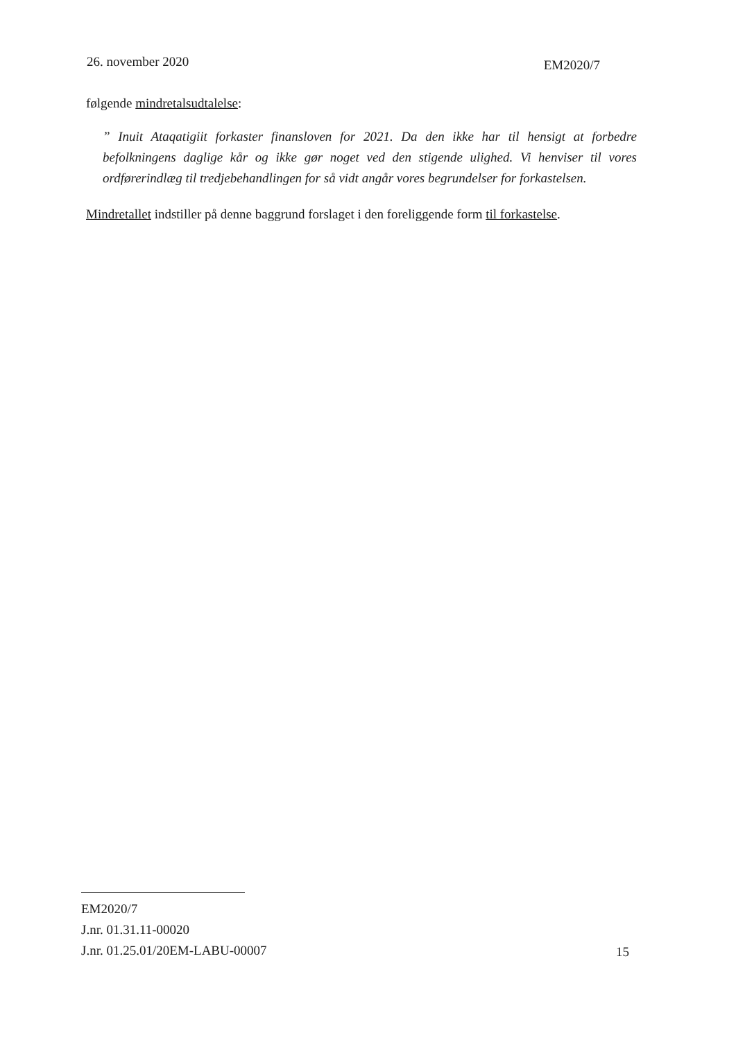26. november 2020 EM2020/7
følgende mindretalsudtalelse:
” Inuit Ataqatigiit forkaster finansloven for 2021. Da den ikke har til hensigt at forbedre befolkningens daglige kår og ikke gør noget ved den stigende ulighed. Vi henviser til vores ordførerindlæg til tredjebehandlingen for så vidt angår vores begrundelser for forkastelsen.
Mindretallet indstiller på denne baggrund forslaget i den foreliggende form til forkastelse.
EM2020/7
J.nr. 01.31.11-00020
J.nr. 01.25.01/20EM-LABU-00007
15